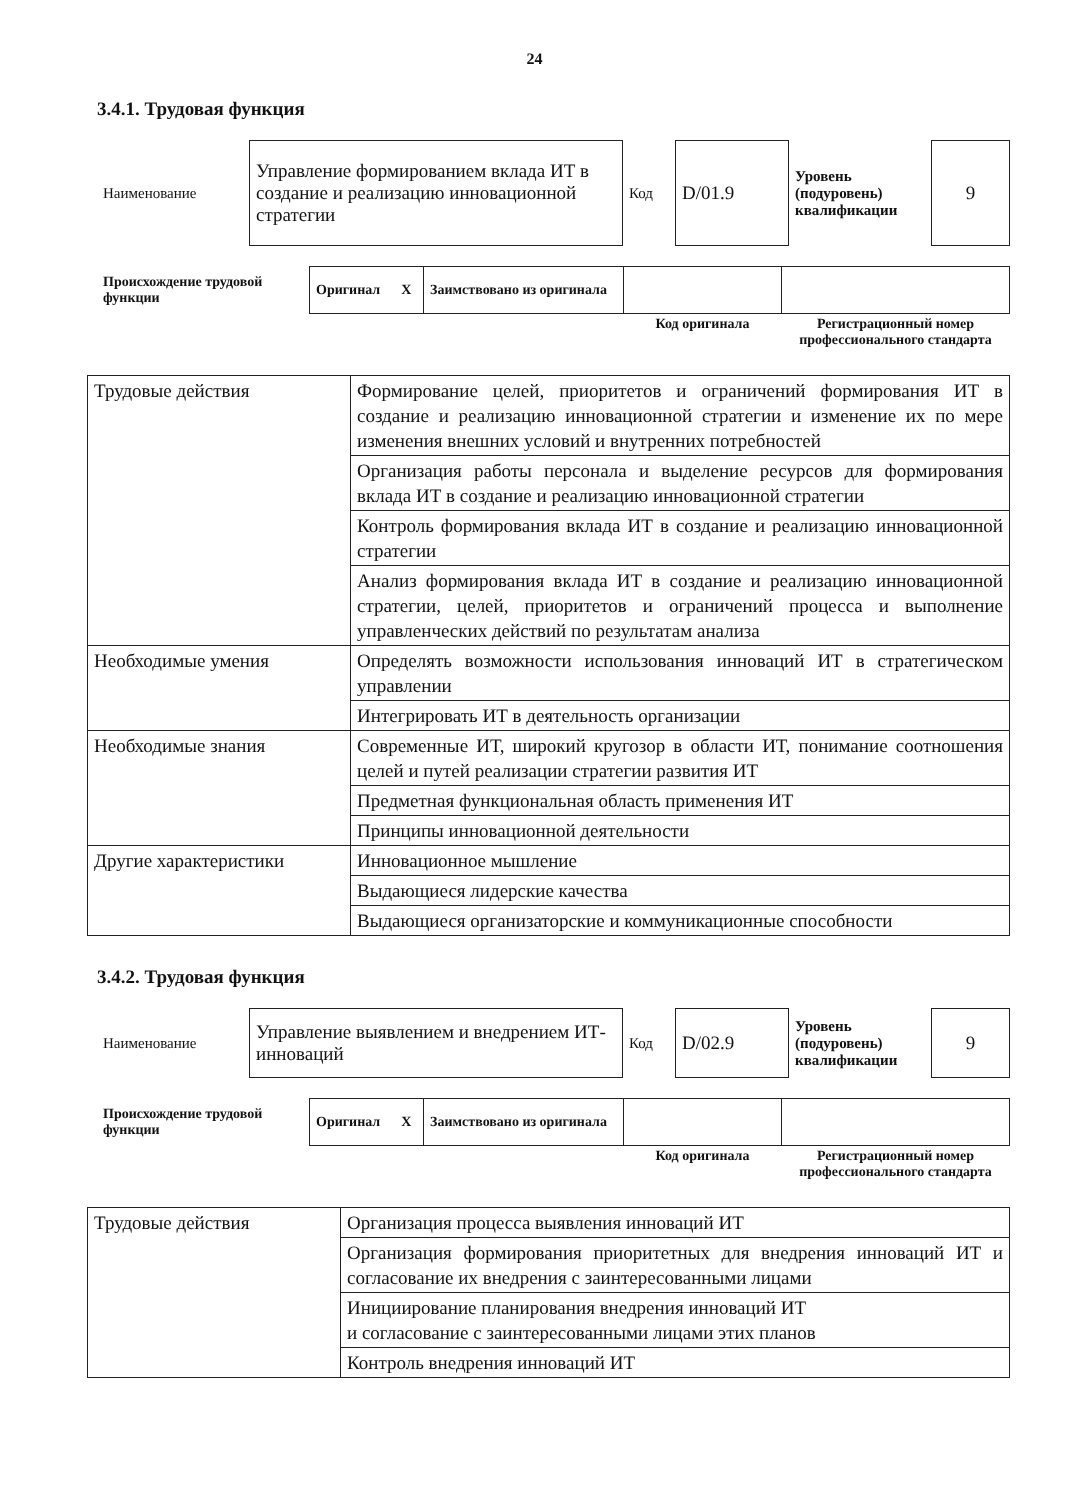24
3.4.1. Трудовая функция
| Наименование | Управление формированием вклада ИТ в создание и реализацию инновационной стратегии | Код | D/01.9 | Уровень (подуровень) квалификации | 9 |
| Происхождение трудовой функции | Оригинал X | Заимствовано из оригинала | | |
| | | | Код оригинала | Регистрационный номер профессионального стандарта |
| Трудовые действия | Формирование целей, приоритетов и ограничений формирования ИТ в создание и реализацию инновационной стратегии и изменение их по мере изменения внешних условий и внутренних потребностей |
| | Организация работы персонала и выделение ресурсов для формирования вклада ИТ в создание и реализацию инновационной стратегии |
| | Контроль формирования вклада ИТ в создание и реализацию инновационной стратегии |
| | Анализ формирования вклада ИТ в создание и реализацию инновационной стратегии, целей, приоритетов и ограничений процесса и выполнение управленческих действий по результатам анализа |
| Необходимые умения | Определять возможности использования инноваций ИТ в стратегическом управлении |
| | Интегрировать ИТ в деятельность организации |
| Необходимые знания | Современные ИТ, широкий кругозор в области ИТ, понимание соотношения целей и путей реализации стратегии развития ИТ |
| | Предметная функциональная область применения ИТ |
| | Принципы инновационной деятельности |
| Другие характеристики | Инновационное мышление |
| | Выдающиеся лидерские качества |
| | Выдающиеся организаторские и коммуникационные способности |
3.4.2. Трудовая функция
| Наименование | Управление выявлением и внедрением ИТ-инноваций | Код | D/02.9 | Уровень (подуровень) квалификации | 9 |
| Происхождение трудовой функции | Оригинал X | Заимствовано из оригинала | | |
| | | | Код оригинала | Регистрационный номер профессионального стандарта |
| Трудовые действия | Организация процесса выявления инноваций ИТ |
| | Организация формирования приоритетных для внедрения инноваций ИТ и согласование их внедрения с заинтересованными лицами |
| | Инициирование планирования внедрения инноваций ИТ и согласование с заинтересованными лицами этих планов |
| | Контроль внедрения инноваций ИТ |